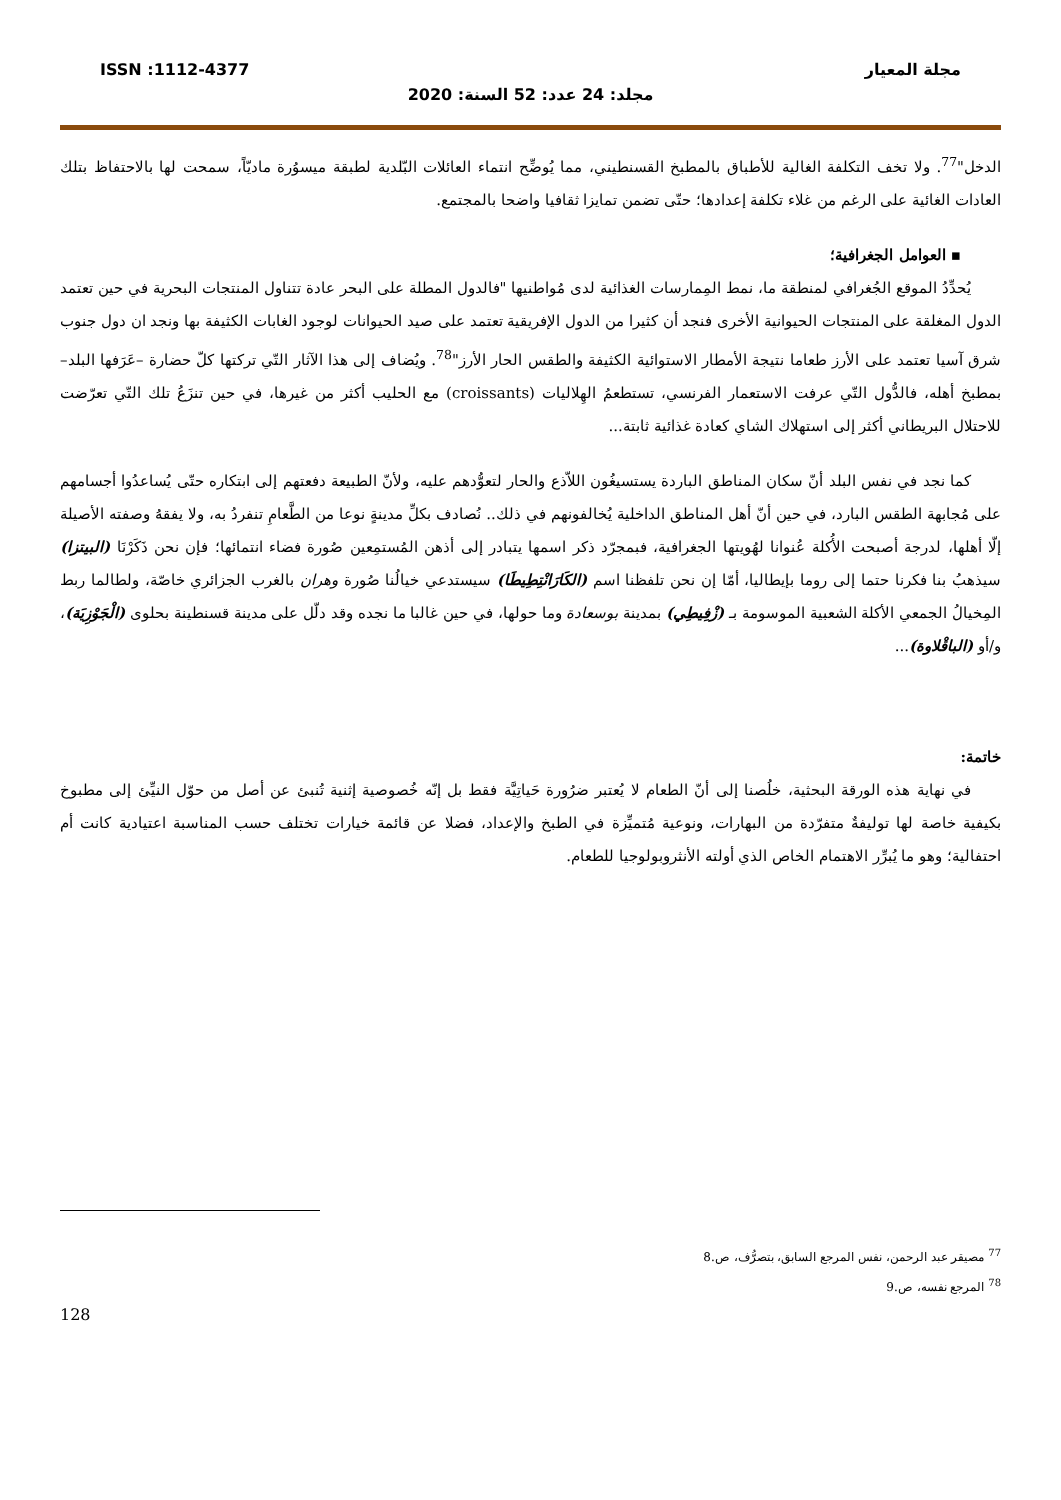مجلة المعيار ISSN :1112-4377
مجلد: 24 عدد: 52 السنة: 2020
الدخل"<sup>77</sup>. ولا تخف التكلفة الغالية للأطباق بالمطبخ القسنطيني، مما يُوضِّح انتماء العائلات البّلدية لطبقة ميسوُرة ماديّاً، سمحت لها بالاحتفاظ بتلك العادات الغائية على الرغم من غلاء تكلفة إعدادها؛ حتّى تضمن تمايزا ثقافيا واضحا بالمجتمع.
▪ العوامل الجغرافية؛
يُحدِّدُ الموقع الجُغرافي لمنطقة ما، نمط المِمارسات الغذائية لدى مُواطنيها "فالدول المطلة على البحر عادة تتناول المنتجات البحرية في حين تعتمد الدول المغلقة على المنتجات الحيوانية الأخرى فنجد أن كثيرا من الدول الإفريقية تعتمد على صيد الحيوانات لوجود الغابات الكثيفة بها ونجد ان دول جنوب شرق آسيا تعتمد على الأرز طعاما نتيجة الأمطار الاستوائية الكثيفة والطقس الحار الأرز"<sup>78</sup>. ويُضاف إلى هذا الآثار التّي تركتها كلّ حضارة –عَرَفها البلد– بمطبخ أهله، فالدُّول التّي عرفت الاستعمار الفرنسي، تستطعمُ الهِلاليات (croissants) مع الحليب أكثر من غيرها، في حين تنزَعُ تلك التّي تعرّضت للاحتلال البريطاني أكثر إلى استهلاك الشاي كعادة غذائية ثابتة...
كما نجد في نفس البلد أنّ سكان المناطق الباردة يستسيغُون اللاّذع والحار لتعوُّدهم عليه، ولأنّ الطبيعة دفعتهم إلى ابتكاره حتّى يُساعدُوا أجسامهم على مُجابهة الطقس البارد، في حين أنّ أهل المناطق الداخلية يُخالفونهم في ذلك.. نُصادف بكلِّ مدينةٍ نوعا من الطَّعامِ تنفردُ به، ولا يفقهُ وصفته الأصيلة إلّا أهلها، لدرجة أصبحت الأُكلة عُنوانا لهُويتها الجغرافية، فبمجرّد ذكر اسمها يتبادر إلى أذهن المُستمِعين صُورة فضاء انتمائها؛ فإن نحن ذَكَرْنَا (البيتزا) سيذهبُ بنا فكرنا حتما إلى روما بإيطاليا، أمّا إن نحن تلفظنا اسم (الكَارَانْتِطِيطَا) سيستدعي خيالُنا صُورة وهران بالغرب الجزائري خاصّة، ولطالما ربط المِخيالُ الجمعي الأكلة الشعبية الموسومة بـ (زْفِيطِي) بمدينة بوسعادة وما حولها، في حين غالبا ما نجده وقد دلّل على مدينة قسنطينة بحلوى (الْجَوْزِيَة)، و/أو (الباقْلاوة)...
خاتمة:
في نهاية هذه الورقة البحثية، خلُصنا إلى أنّ الطعام لا يُعتبر ضرُورة حَياتِيَّة فقط بل إنّه خُصوصية إثنية تُنبئ عن أصل من حوّل النيِّئ إلى مطبوخ بكيفية خاصة لها توليفةٌ متفرّدة من البهارات، ونوعية مُتميِّزة في الطبخ والإعداد، فضلا عن قائمة خيارات تختلف حسب المناسبة اعتيادية كانت أم احتفالية؛ وهو ما يُبرِّر الاهتمام الخاص الذي أولته الأنثروبولوجيا للطعام.
<sup>77</sup> مصيقر عبد الرحمن، نفس المرجع السابق، بتصرُّف، ص.8
<sup>78</sup> المرجع نفسه، ص.9
128